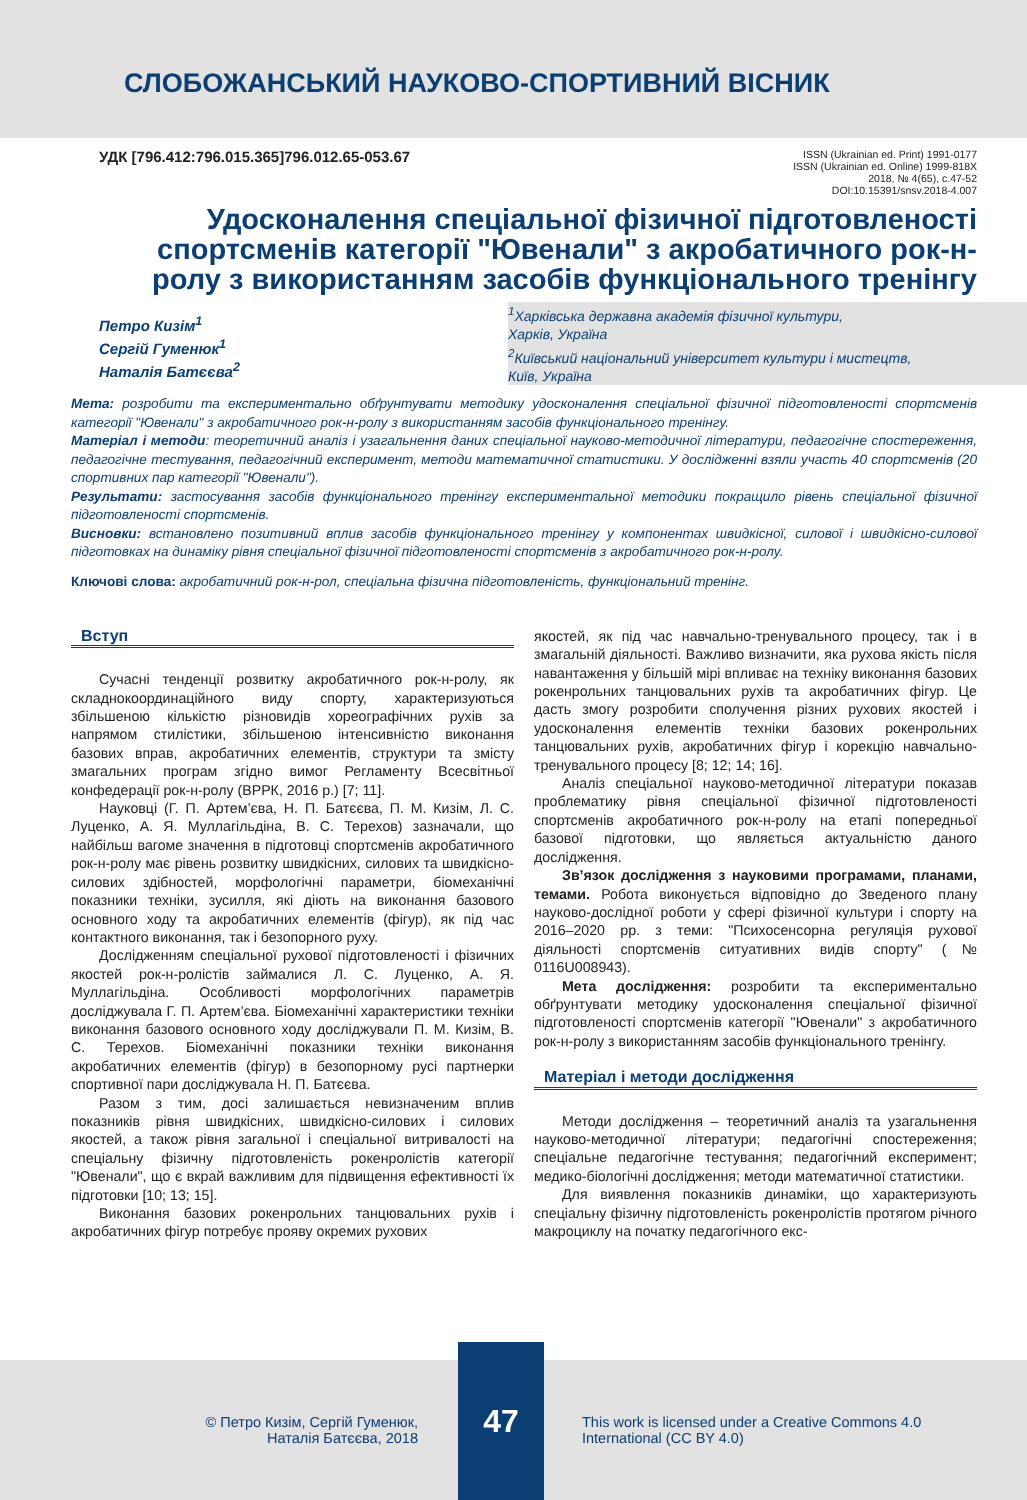СЛОБОЖАНСЬКИЙ НАУКОВО-СПОРТИВНИЙ ВІСНИК
УДК [796.412:796.015.365]796.012.65-053.67
ISSN (Ukrainian ed. Print) 1991-0177
ISSN (Ukrainian ed. Online) 1999-818X
2018, № 4(65), c.47-52
DOI:10.15391/snsv.2018-4.007
Удосконалення спеціальної фізичної підготовленості спортсменів категорії "Ювенали" з акробатичного рок-н-ролу з використанням засобів функціонального тренінгу
Петро Кизім<sup>1</sup>
Сергій Гуменюк<sup>1</sup>
Наталія Батєєва<sup>2</sup>
<sup>1</sup> Харківська державна академія фізичної культури,
Харків, Україна
<sup>2</sup> Київський національний університет культури і мистецтв,
Київ, Україна
Мета: розробити та експериментально обґрунтувати методику удосконалення спеціальної фізичної підготовленості спортсменів категорії "Ювенали" з акробатичного рок-н-ролу з використанням засобів функціонального тренінгу.
Матеріал і методи: теоретичний аналіз і узагальнення даних спеціальної науково-методичної літератури, педагогічне спостереження, педагогічне тестування, педагогічний експеримент, методи математичної статистики. У дослідженні взяли участь 40 спортсменів (20 спортивних пар категорії "Ювенали").
Результати: застосування засобів функціонального тренінгу експериментальної методики покращило рівень спеціальної фізичної підготовленості спортсменів.
Висновки: встановлено позитивний вплив засобів функціонального тренінгу у компонентах швидкісної, силової і швидкісно-силової підготовках на динаміку рівня спеціальної фізичної підготовленості спортсменів з акробатичного рок-н-ролу.
Ключові слова: акробатичний рок-н-рол, спеціальна фізична підготовленість, функціональний тренінг.
Вступ
Сучасні тенденції розвитку акробатичного рок-н-ролу, як складнокоординаційного виду спорту, характеризуються збільшеною кількістю різновидів хореографічних рухів за напрямом стилістики, збільшеною інтенсивністю виконання базових вправ, акробатичних елементів, структури та змісту змагальних програм згідно вимог Регламенту Всесвітньої конфедерації рок-н-ролу (ВРРК, 2016 р.) [7; 11].
Науковці (Г. П. Артем’єва, Н. П. Батєєва, П. М. Кизім, Л. С. Луценко, А. Я. Муллагільдіна, В. С. Терехов) зазначали, що найбільш вагоме значення в підготовці спортсменів акробатичного рок-н-ролу має рівень розвитку швидкісних, силових та швидкісно-силових здібностей, морфологічні параметри, біомеханічні показники техніки, зусилля, які діють на виконання базового основного ходу та акробатичних елементів (фігур), як під час контактного виконання, так і безопорного руху.
Дослідженням спеціальної рухової підготовленості і фізичних якостей рок-н-ролістів займалися Л. С. Луценко, А. Я. Муллагільдіна. Особливості морфологічних параметрів досліджувала Г. П. Артем’єва. Біомеханічні характеристики техніки виконання базового основного ходу досліджували П. М. Кизім, В. С. Терехов. Біомеханічні показники техніки виконання акробатичних елементів (фігур) в безопорному русі партнерки спортивної пари досліджувала Н. П. Батєєва.
Разом з тим, досі залишається невизначеним вплив показників рівня швидкісних, швидкісно-силових і силових якостей, а також рівня загальної і спеціальної витривалості на спеціальну фізичну підготовленість рокенролістів категорії "Ювенали", що є вкрай важливим для підвищення ефективності їх підготовки [10; 13; 15].
Виконання базових рокенрольних танцювальних рухів і акробатичних фігур потребує прояву окремих рухових
якостей, як під час навчально-тренувального процесу, так і в змагальній діяльності. Важливо визначити, яка рухова якість після навантаження у більшій мірі впливає на техніку виконання базових рокенрольних танцювальних рухів та акробатичних фігур. Це дасть змогу розробити сполучення різних рухових якостей і удосконалення елементів техніки базових рокенрольних танцювальних рухів, акробатичних фігур і корекцію навчально-тренувального процесу [8; 12; 14; 16].
Аналіз спеціальної науково-методичної літератури показав проблематику рівня спеціальної фізичної підготовленості спортсменів акробатичного рок-н-ролу на етапі попередньої базової підготовки, що являється актуальністю даного дослідження.
Зв’язок дослідження з науковими програмами, планами, темами. Робота виконується відповідно до Зведеного плану науково-дослідної роботи у сфері фізичної культури і спорту на 2016–2020 рр. з теми: "Психосенсорна регуляція рухової діяльності спортсменів ситуативних видів спорту" (№ 0116U008943).
Мета дослідження: розробити та експериментально обґрунтувати методику удосконалення спеціальної фізичної підготовленості спортсменів категорії "Ювенали" з акробатичного рок-н-ролу з використанням засобів функціонального тренінгу.
Матеріал і методи дослідження
Методи дослідження – теоретичний аналіз та узагальнення науково-методичної літератури; педагогічні спостереження; спеціальне педагогічне тестування; педагогічний експеримент; медико-біологічні дослідження; методи математичної статистики.
Для виявлення показників динаміки, що характеризують спеціальну фізичну підготовленість рокенролістів протягом річного макроциклу на початку педагогічного екс-
© Петро Кизім, Сергій Гуменюк,
Наталія Батєєва, 2018
47
This work is licensed under a Creative Commons 4.0
International (CC BY 4.0)